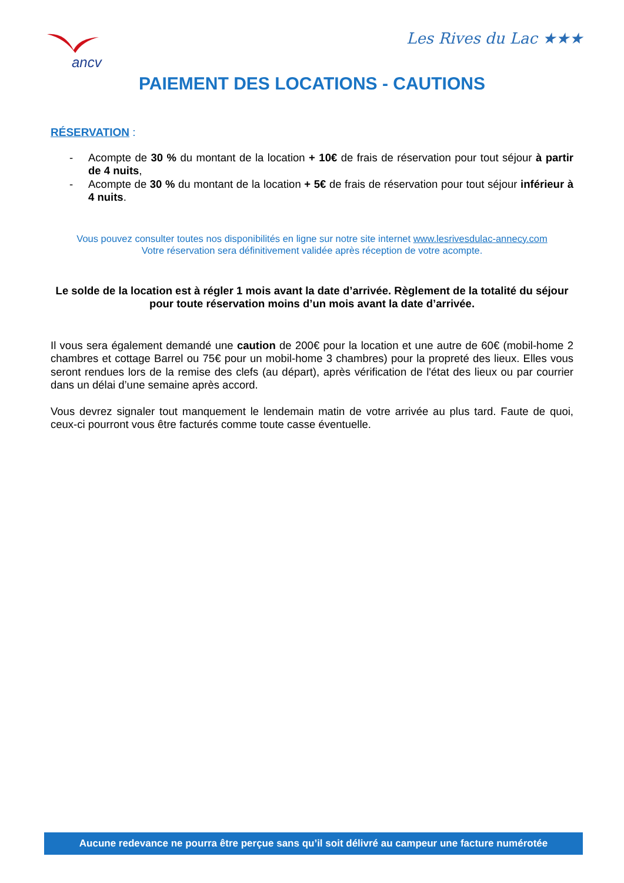ancv
Les Rives du Lac ★★★
PAIEMENT DES LOCATIONS - CAUTIONS
RÉSERVATION :
- Acompte de 30 % du montant de la location + 10€ de frais de réservation pour tout séjour à partir de 4 nuits,
- Acompte de 30 % du montant de la location + 5€ de frais de réservation pour tout séjour inférieur à 4 nuits.
Vous pouvez consulter toutes nos disponibilités en ligne sur notre site internet www.lesrivesdulac-annecy.com
Votre réservation sera définitivement validée après réception de votre acompte.
Le solde de la location est à régler 1 mois avant la date d’arrivée. Règlement de la totalité du séjour pour toute réservation moins d’un mois avant la date d’arrivée.
Il vous sera également demandé une caution de 200€ pour la location et une autre de 60€ (mobil-home 2 chambres et cottage Barrel ou 75€ pour un mobil-home 3 chambres) pour la propreté des lieux. Elles vous seront rendues lors de la remise des clefs (au départ), après vérification de l'état des lieux ou par courrier dans un délai d’une semaine après accord.
Vous devrez signaler tout manquement le lendemain matin de votre arrivée au plus tard. Faute de quoi, ceux-ci pourront vous être facturés comme toute casse éventuelle.
Aucune redevance ne pourra être perçue sans qu’il soit délivré au campeur une facture numérotée